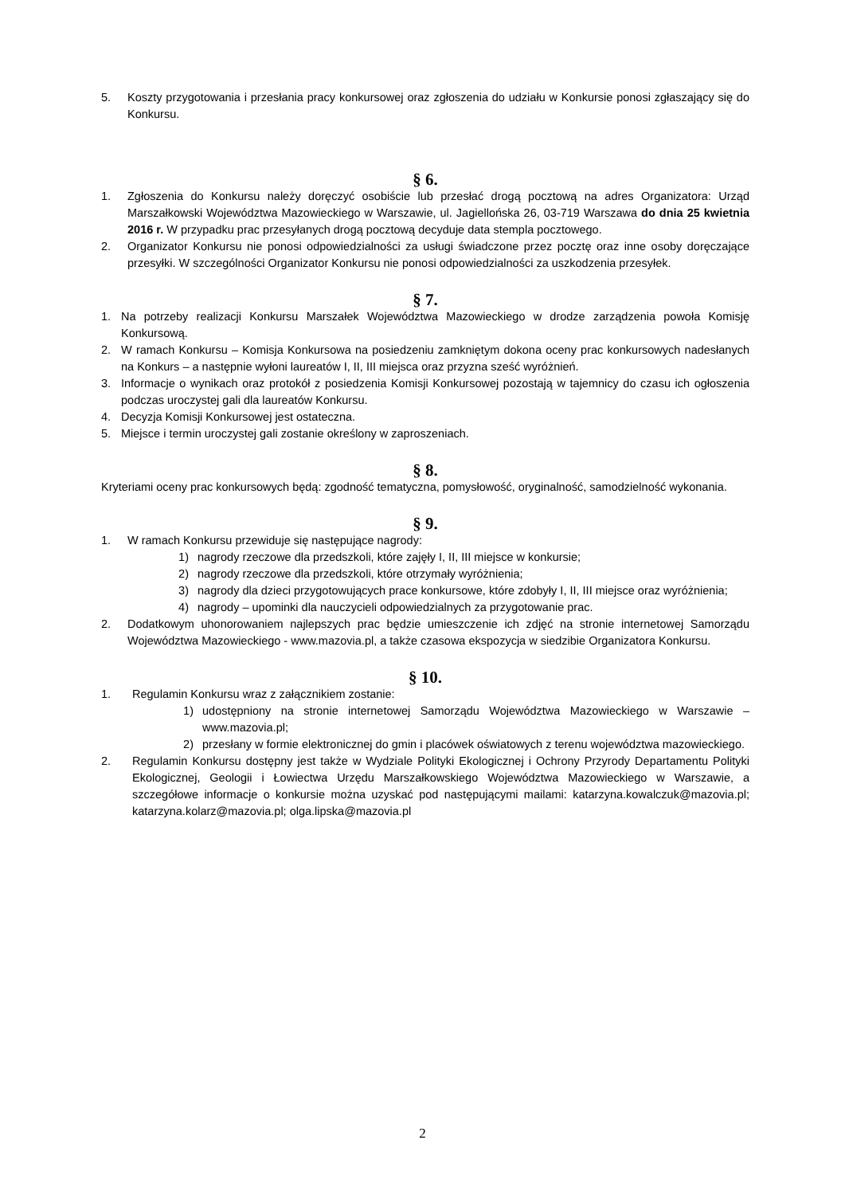5. Koszty przygotowania i przesłania pracy konkursowej oraz zgłoszenia do udziału w Konkursie ponosi zgłaszający się do Konkursu.
§ 6.
1. Zgłoszenia do Konkursu należy doręczyć osobiście lub przesłać drogą pocztową na adres Organizatora: Urząd Marszałkowski Województwa Mazowieckiego w Warszawie, ul. Jagiellońska 26, 03-719 Warszawa do dnia 25 kwietnia 2016 r. W przypadku prac przesyłanych drogą pocztową decyduje data stempla pocztowego.
2. Organizator Konkursu nie ponosi odpowiedzialności za usługi świadczone przez pocztę oraz inne osoby doręczające przesyłki. W szczególności Organizator Konkursu nie ponosi odpowiedzialności za uszkodzenia przesyłek.
§ 7.
1. Na potrzeby realizacji Konkursu Marszałek Województwa Mazowieckiego w drodze zarządzenia powoła Komisję Konkursową.
2. W ramach Konkursu – Komisja Konkursowa na posiedzeniu zamkniętym dokona oceny prac konkursowych nadesłanych na Konkurs – a następnie wyłoni laureatów I, II, III miejsca oraz przyzna sześć wyróżnień.
3. Informacje o wynikach oraz protokół z posiedzenia Komisji Konkursowej pozostają w tajemnicy do czasu ich ogłoszenia podczas uroczystej gali dla laureatów Konkursu.
4. Decyzja Komisji Konkursowej jest ostateczna.
5. Miejsce i termin uroczystej gali zostanie określony w zaproszeniach.
§ 8.
Kryteriami oceny prac konkursowych będą: zgodność tematyczna, pomysłowość, oryginalność, samodzielność wykonania.
§ 9.
1. W ramach Konkursu przewiduje się następujące nagrody:
1) nagrody rzeczowe dla przedszkoli, które zajęły I, II, III miejsce w konkursie;
2) nagrody rzeczowe dla przedszkoli, które otrzymały wyróżnienia;
3) nagrody dla dzieci przygotowujących prace konkursowe, które zdobyły I, II, III miejsce oraz wyróżnienia;
4) nagrody – upominki dla nauczycieli odpowiedzialnych za przygotowanie prac.
2. Dodatkowym uhonorowaniem najlepszych prac będzie umieszczenie ich zdjęć na stronie internetowej Samorządu Województwa Mazowieckiego - www.mazovia.pl, a także czasowa ekspozycja w siedzibie Organizatora Konkursu.
§ 10.
1. Regulamin Konkursu wraz z załącznikiem zostanie:
1) udostępniony na stronie internetowej Samorządu Województwa Mazowieckiego w Warszawie – www.mazovia.pl;
2) przesłany w formie elektronicznej do gmin i placówek oświatowych z terenu województwa mazowieckiego.
2. Regulamin Konkursu dostępny jest także w Wydziale Polityki Ekologicznej i Ochrony Przyrody Departamentu Polityki Ekologicznej, Geologii i Łowiectwa Urzędu Marszałkowskiego Województwa Mazowieckiego w Warszawie, a szczegółowe informacje o konkursie można uzyskać pod następującymi mailami: katarzyna.kowalczuk@mazovia.pl; katarzyna.kolarz@mazovia.pl; olga.lipska@mazovia.pl
2